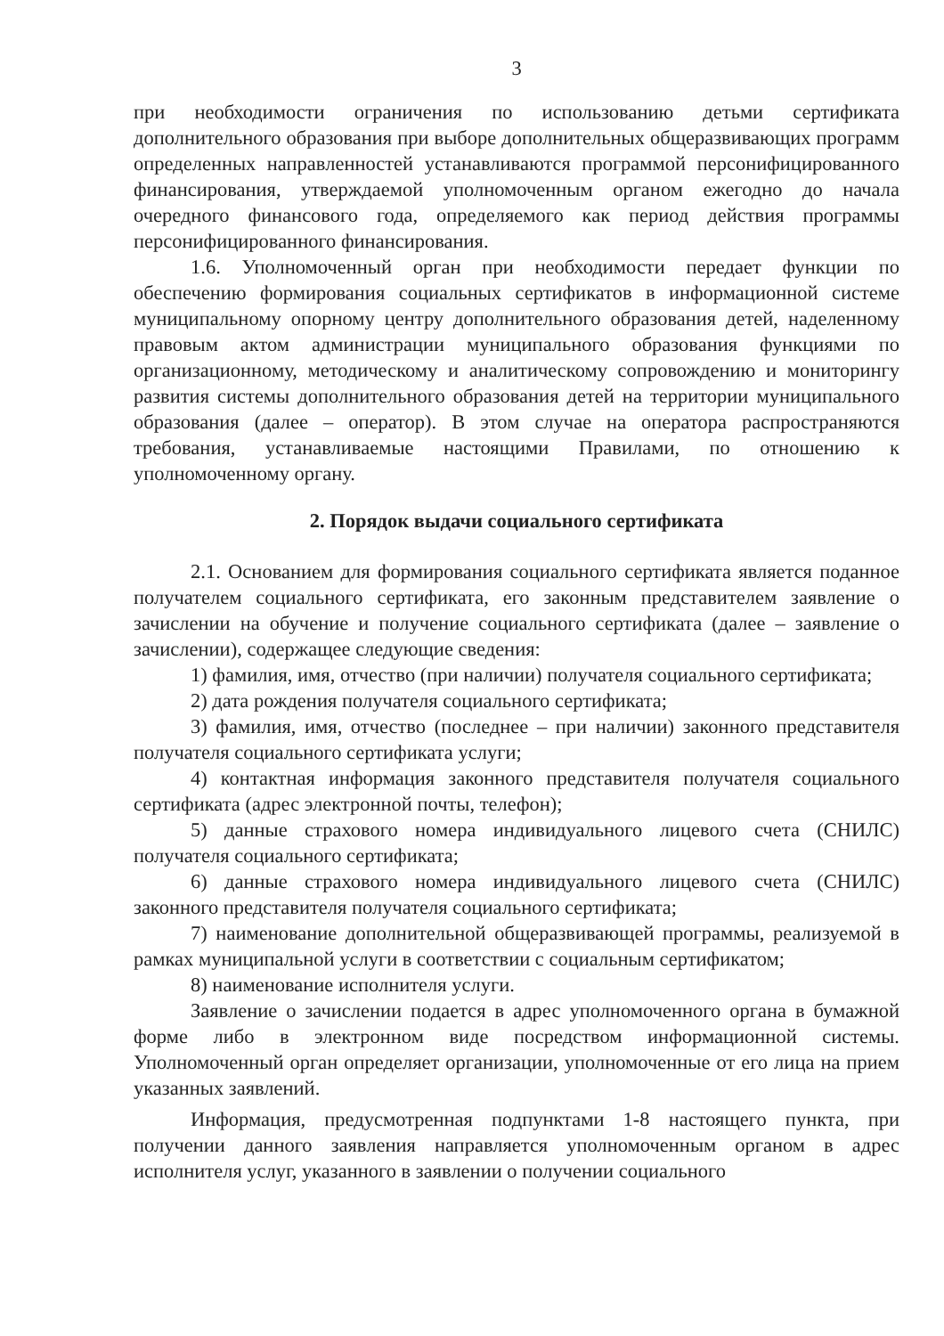3
при необходимости ограничения по использованию детьми сертификата дополнительного образования при выборе дополнительных общеразвивающих программ определенных направленностей устанавливаются программой персонифицированного финансирования, утверждаемой уполномоченным органом ежегодно до начала очередного финансового года, определяемого как период действия программы персонифицированного финансирования.
1.6. Уполномоченный орган при необходимости передает функции по обеспечению формирования социальных сертификатов в информационной системе муниципальному опорному центру дополнительного образования детей, наделенному правовым актом администрации муниципального образования функциями по организационному, методическому и аналитическому сопровождению и мониторингу развития системы дополнительного образования детей на территории муниципального образования (далее – оператор). В этом случае на оператора распространяются требования, устанавливаемые настоящими Правилами, по отношению к уполномоченному органу.
2. Порядок выдачи социального сертификата
2.1. Основанием для формирования социального сертификата является поданное получателем социального сертификата, его законным представителем заявление о зачислении на обучение и получение социального сертификата (далее – заявление о зачислении), содержащее следующие сведения:
1) фамилия, имя, отчество (при наличии) получателя социального сертификата;
2) дата рождения получателя социального сертификата;
3) фамилия, имя, отчество (последнее – при наличии) законного представителя получателя социального сертификата услуги;
4) контактная информация законного представителя получателя социального сертификата (адрес электронной почты, телефон);
5) данные страхового номера индивидуального лицевого счета (СНИЛС) получателя социального сертификата;
6) данные страхового номера индивидуального лицевого счета (СНИЛС) законного представителя получателя социального сертификата;
7) наименование дополнительной общеразвивающей программы, реализуемой в рамках муниципальной услуги в соответствии с социальным сертификатом;
8) наименование исполнителя услуги.
Заявление о зачислении подается в адрес уполномоченного органа в бумажной форме либо в электронном виде посредством информационной системы. Уполномоченный орган определяет организации, уполномоченные от его лица на прием указанных заявлений.
Информация, предусмотренная подпунктами 1-8 настоящего пункта, при получении данного заявления направляется уполномоченным органом в адрес исполнителя услуг, указанного в заявлении о получении социального